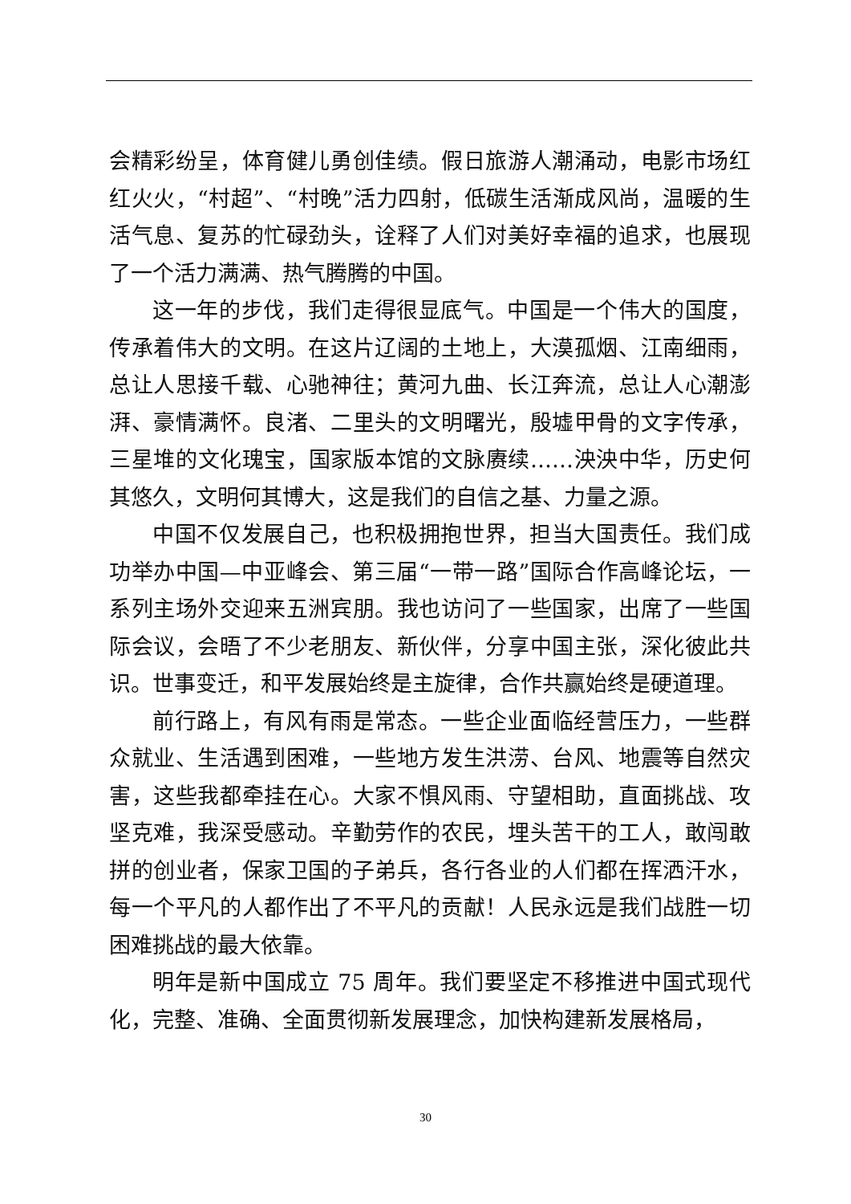会精彩纷呈，体育健儿勇创佳绩。假日旅游人潮涌动，电影市场红红火火，“村超”、“村晚”活力四射，低碳生活渐成风尚，温暖的生活气息、复苏的忙碌劲头，诠释了人们对美好幸福的追求，也展现了一个活力满满、热气腾腾的中国。
这一年的步伐，我们走得很显底气。中国是一个伟大的国度，传承着伟大的文明。在这片辽阔的土地上，大漠孤烟、江南细雨，总让人思接千载、心驰神往；黄河九曲、长江奔流，总让人心潮澎湃、豪情满怀。良渚、二里头的文明曙光，殷墟甲骨的文字传承，三星堆的文化瑰宝，国家版本馆的文脉赓续……泱泱中华，历史何其悠久，文明何其博大，这是我们的自信之基、力量之源。
中国不仅发展自己，也积极拥抱世界，担当大国责任。我们成功举办中国—中亚峰会、第三届“一带一路”国际合作高峰论坛，一系列主场外交迎来五洲宾朋。我也访问了一些国家，出席了一些国际会议，会晤了不少老朋友、新伙伴，分享中国主张，深化彼此共识。世事变迁，和平发展始终是主旋律，合作共赢始终是硬道理。
前行路上，有风有雨是常态。一些企业面临经营压力，一些群众就业、生活遇到困难，一些地方发生洪涝、台风、地震等自然灾害，这些我都牵挂在心。大家不惧风雨、守望相助，直面挑战、攻坚克难，我深受感动。辛勤劳作的农民，埋头苦干的工人，敢闯敢拼的创业者，保家卫国的子弟兵，各行各业的人们都在挥洒汗水，每一个平凡的人都作出了不平凡的贡献！人民永远是我们战胜一切困难挑战的最大依靠。
明年是新中国成立 75 周年。我们要坚定不移推进中国式现代化，完整、准确、全面贯彻新发展理念，加快构建新发展格局，
30